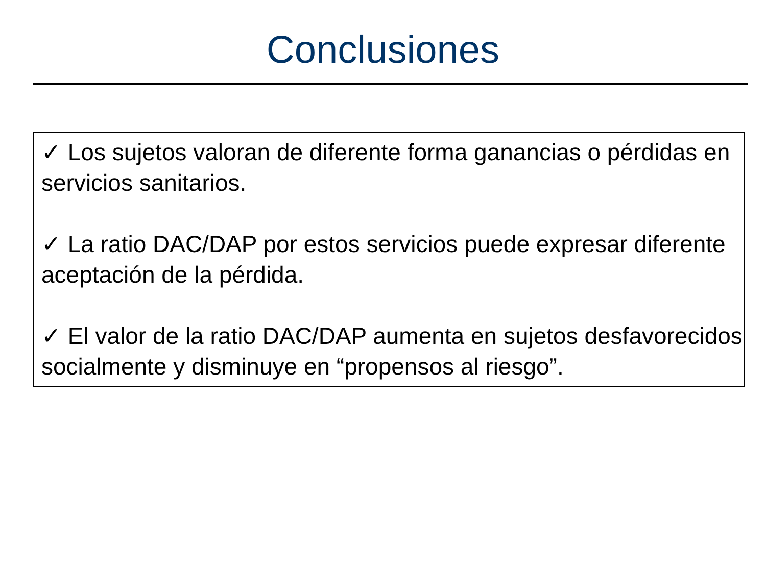Conclusiones
✓ Los sujetos valoran de diferente forma ganancias o pérdidas en servicios sanitarios.
✓ La ratio DAC/DAP por estos servicios puede expresar diferente aceptación de la pérdida.
✓ El valor de la ratio DAC/DAP aumenta en sujetos desfavorecidos socialmente y disminuye en “propensos al riesgo”.